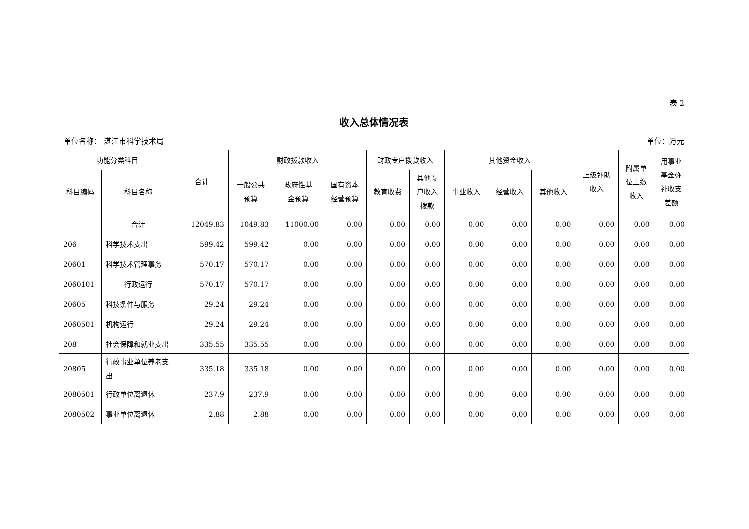表 2
收入总体情况表
单位名称： 湛江市科学技术局 单位：万元
| 功能分类科目 | | 合计 | 财政拨款收入 | | | 财政专户拨款收入 | | 其他资金收入 | | | 上级补助 收入 | 附属单 位上缴 收入 | 用事业 基金弥 补收支 差额 |
| --- | --- | --- | --- | --- | --- | --- | --- | --- | --- | --- | --- | --- | --- |
| 科目编码 | 科目名称 | | 一般公共 预算 | 政府性基 金预算 | 国有资本 经营预算 | 教育收费 | 其他专 户收入 拨款 | 事业收入 | 经营收入 | 其他收入 | | | |
| | 合计 | 12049.83 | 1049.83 | 11000.00 | 0.00 | 0.00 | 0.00 | 0.00 | 0.00 | 0.00 | 0.00 | 0.00 | 0.00 |
| 206 | 科学技术支出 | 599.42 | 599.42 | 0.00 | 0.00 | 0.00 | 0.00 | 0.00 | 0.00 | 0.00 | 0.00 | 0.00 | 0.00 |
| 20601 | 科学技术管理事务 | 570.17 | 570.17 | 0.00 | 0.00 | 0.00 | 0.00 | 0.00 | 0.00 | 0.00 | 0.00 | 0.00 | 0.00 |
| 2060101 | 行政运行 | 570.17 | 570.17 | 0.00 | 0.00 | 0.00 | 0.00 | 0.00 | 0.00 | 0.00 | 0.00 | 0.00 | 0.00 |
| 20605 | 科技条件与服务 | 29.24 | 29.24 | 0.00 | 0.00 | 0.00 | 0.00 | 0.00 | 0.00 | 0.00 | 0.00 | 0.00 | 0.00 |
| 2060501 | 机构运行 | 29.24 | 29.24 | 0.00 | 0.00 | 0.00 | 0.00 | 0.00 | 0.00 | 0.00 | 0.00 | 0.00 | 0.00 |
| 208 | 社会保障和就业支出 | 335.55 | 335.55 | 0.00 | 0.00 | 0.00 | 0.00 | 0.00 | 0.00 | 0.00 | 0.00 | 0.00 | 0.00 |
| 20805 | 行政事业单位养老支出 | 335.18 | 335.18 | 0.00 | 0.00 | 0.00 | 0.00 | 0.00 | 0.00 | 0.00 | 0.00 | 0.00 | 0.00 |
| 2080501 | 行政单位离退休 | 237.9 | 237.9 | 0.00 | 0.00 | 0.00 | 0.00 | 0.00 | 0.00 | 0.00 | 0.00 | 0.00 | 0.00 |
| 2080502 | 事业单位离退休 | 2.88 | 2.88 | 0.00 | 0.00 | 0.00 | 0.00 | 0.00 | 0.00 | 0.00 | 0.00 | 0.00 | 0.00 |